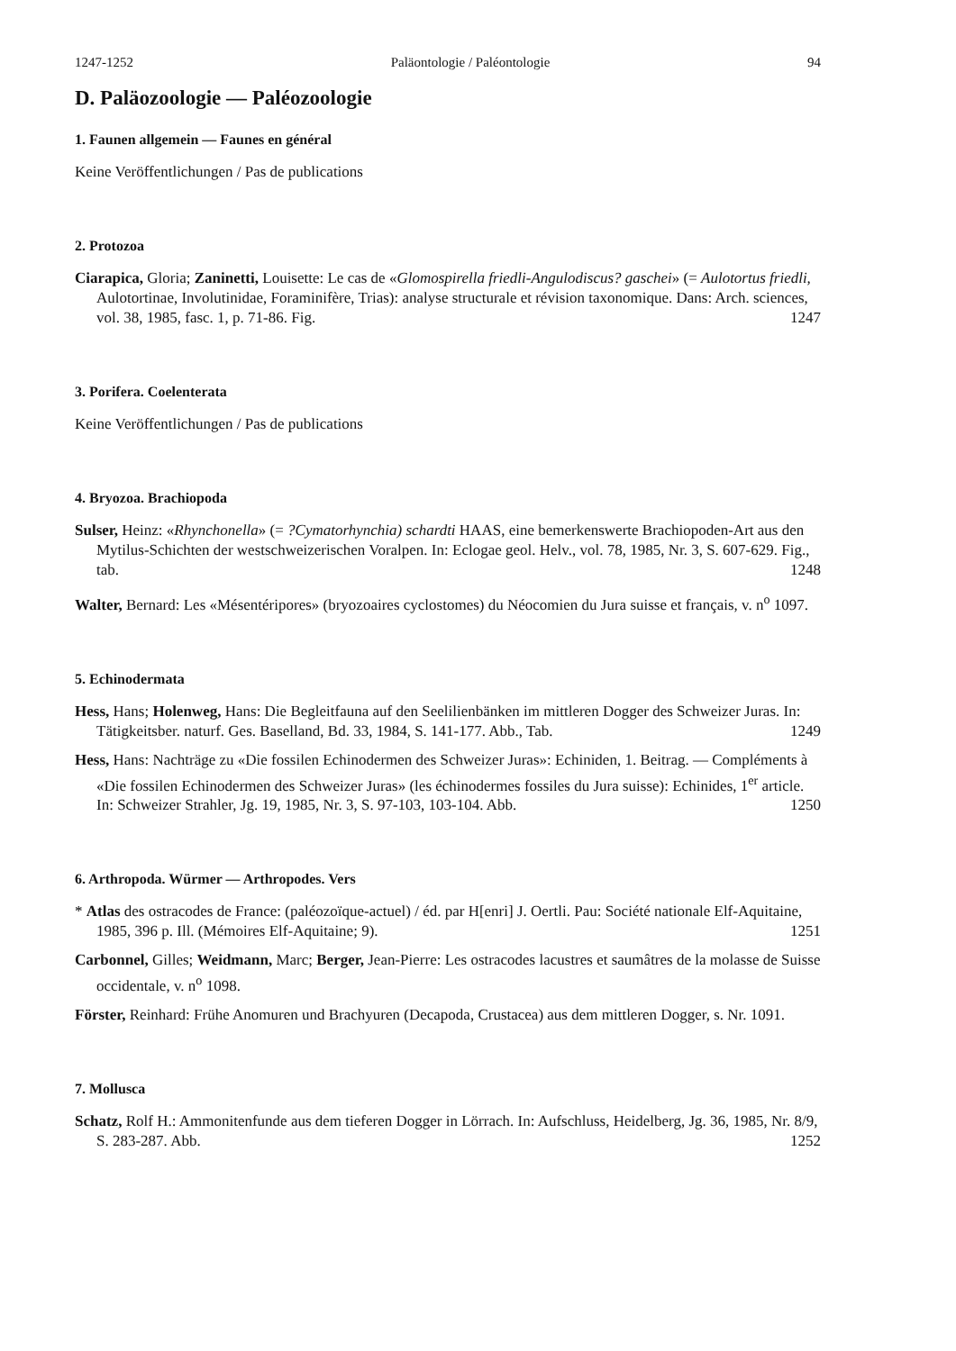1247-1252 Paläontologie / Paléontologie 94
D. Paläozoologie — Paléozoologie
1. Faunen allgemein — Faunes en général
Keine Veröffentlichungen / Pas de publications
2. Protozoa
Ciarapica, Gloria; Zaninetti, Louisette: Le cas de «Glomospirella friedli-Angulodiscus? gaschei» (= Aulotortus friedli, Aulotortinae, Involutinidae, Foraminifère, Trias): analyse structurale et révision taxonomique. Dans: Arch. sciences, vol. 38, 1985, fasc. 1, p. 71-86. Fig. 1247
3. Porifera. Coelenterata
Keine Veröffentlichungen / Pas de publications
4. Bryozoa. Brachiopoda
Sulser, Heinz: «Rhynchonella» (= ?Cymatorhynchia) schardti HAAS, eine bemerkenswerte Brachiopoden-Art aus den Mytilus-Schichten der westschweizerischen Voralpen. In: Eclogae geol. Helv., vol. 78, 1985, Nr. 3, S. 607-629. Fig., tab. 1248
Walter, Bernard: Les «Mésentéripores» (bryozoaires cyclostomes) du Néocomien du Jura suisse et français, v. n<sup>o</sup> 1097.
5. Echinodermata
Hess, Hans; Holenweg, Hans: Die Begleitfauna auf den Seelilienbänken im mittleren Dogger des Schweizer Juras. In: Tätigkeitsber. naturf. Ges. Baselland, Bd. 33, 1984, S. 141-177. Abb., Tab. 1249
Hess, Hans: Nachträge zu «Die fossilen Echinodermen des Schweizer Juras»: Echiniden, 1. Beitrag. — Compléments à «Die fossilen Echinodermen des Schweizer Juras» (les échinodermes fossiles du Jura suisse): Echinides, 1<sup>er</sup> article. In: Schweizer Strahler, Jg. 19, 1985, Nr. 3, S. 97-103, 103-104. Abb. 1250
6. Arthropoda. Würmer — Arthropodes. Vers
* Atlas des ostracodes de France: (paléozoïque-actuel) / éd. par H[enri] J. Oertli. Pau: Société nationale Elf-Aquitaine, 1985, 396 p. Ill. (Mémoires Elf-Aquitaine; 9). 1251
Carbonnel, Gilles; Weidmann, Marc; Berger, Jean-Pierre: Les ostracodes lacustres et saumâtres de la molasse de Suisse occidentale, v. n<sup>o</sup> 1098.
Förster, Reinhard: Frühe Anomuren und Brachyuren (Decapoda, Crustacea) aus dem mittleren Dogger, s. Nr. 1091.
7. Mollusca
Schatz, Rolf H.: Ammonitenfunde aus dem tieferen Dogger in Lörrach. In: Aufschluss, Heidelberg, Jg. 36, 1985, Nr. 8/9, S. 283-287. Abb. 1252